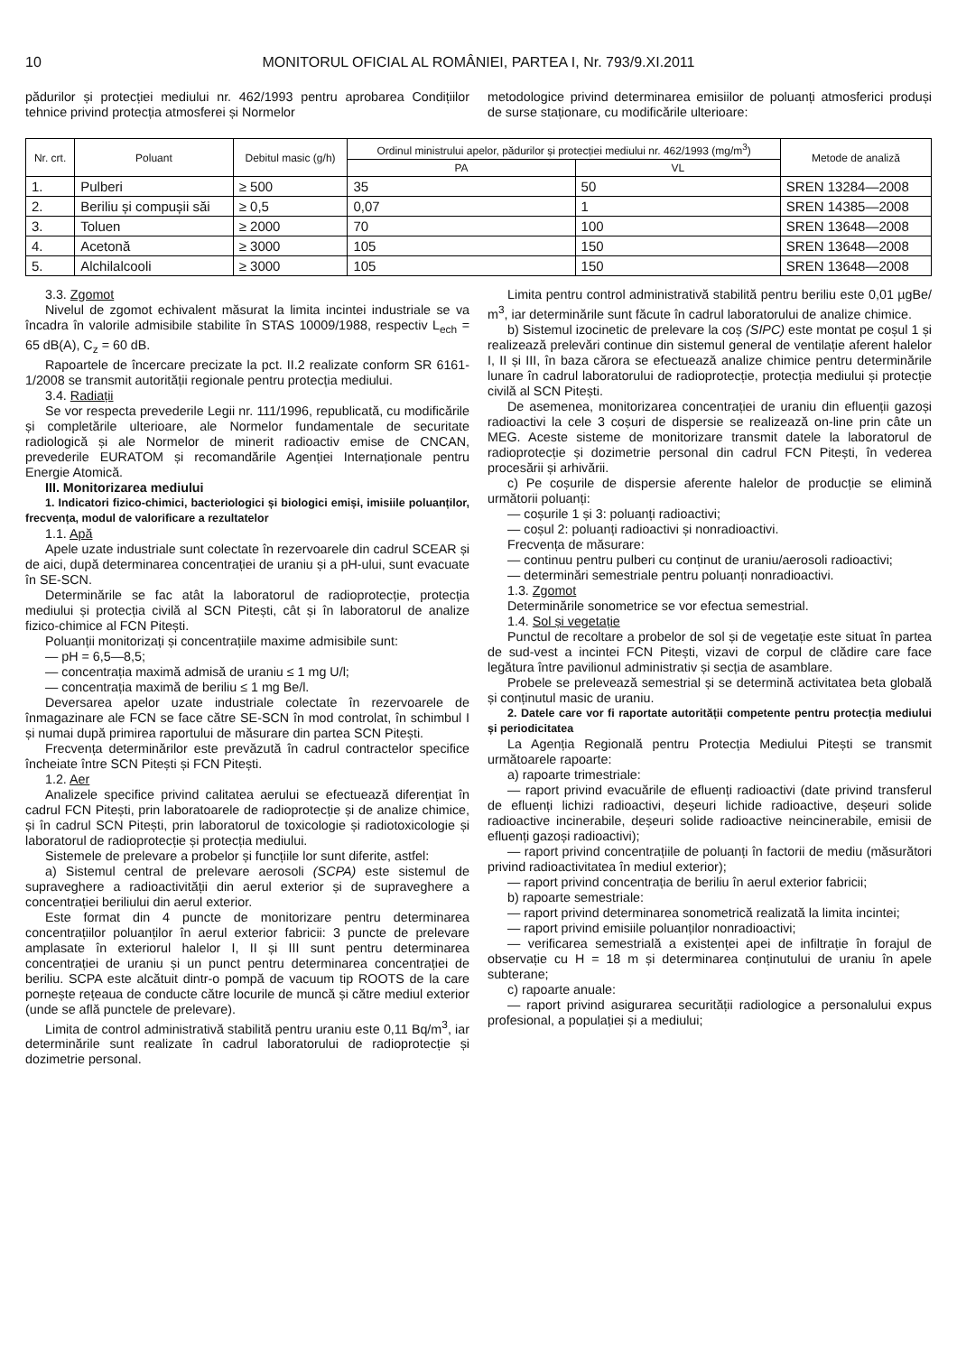10 MONITORUL OFICIAL AL ROMÂNIEI, PARTEA I, Nr. 793/9.XI.2011
pădurilor și protecției mediului nr. 462/1993 pentru aprobarea Condițiilor tehnice privind protecția atmosferei și Normelor
metodologice privind determinarea emisiilor de poluanți atmosferici produși de surse staționare, cu modificările ulterioare:
| Nr. crt. | Poluant | Debitul masic (g/h) | Ordinul ministrului apelor, pădurilor și protecției mediului nr. 462/1993 (mg/m<sup>3</sup>) | | Metode de analiză |
| --- | --- | --- | --- | --- | --- |
| | | | PA | VL | |
| 1. | Pulberi | ≥ 500 | 35 | 50 | SREN 13284—2008 |
| 2. | Beriliu și compușii săi | ≥ 0,5 | 0,07 | 1 | SREN 14385—2008 |
| 3. | Toluen | ≥ 2000 | 70 | 100 | SREN 13648—2008 |
| 4. | Acetonă | ≥ 3000 | 105 | 150 | SREN 13648—2008 |
| 5. | Alchilalcooli | ≥ 3000 | 105 | 150 | SREN 13648—2008 |
3.3. Zgomot
Nivelul de zgomot echivalent măsurat la limita incintei industriale se va încadra în valorile admisibile stabilite în STAS 10009/1988, respectiv L<sub>ech</sub> = 65 dB(A), C<sub>z</sub> = 60 dB.
Rapoartele de încercare precizate la pct. II.2 realizate conform SR 6161-1/2008 se transmit autorității regionale pentru protecția mediului.
3.4. Radiații
Se vor respecta prevederile Legii nr. 111/1996, republicată, cu modificările și completările ulterioare, ale Normelor fundamentale de securitate radiologică și ale Normelor de minerit radioactiv emise de CNCAN, prevederile EURATOM și recomandările Agenției Internaționale pentru Energie Atomică.
III. Monitorizarea mediului
1. Indicatori fizico-chimici, bacteriologici și biologici emiși, imisiile poluanților, frecvența, modul de valorificare a rezultatelor
1.1. Apă
Apele uzate industriale sunt colectate în rezervoarele din cadrul SCEAR și de aici, după determinarea concentrației de uraniu și a pH-ului, sunt evacuate în SE-SCN.
Determinările se fac atât la laboratorul de radioprotecție, protecția mediului și protecția civilă al SCN Pitești, cât și în laboratorul de analize fizico-chimice al FCN Pitești.
Poluanții monitorizați și concentrațiile maxime admisibile sunt:
— pH = 6,5—8,5;
— concentrația maximă admisă de uraniu ≤ 1 mg U/l;
— concentrația maximă de beriliu ≤ 1 mg Be/l.
Deversarea apelor uzate industriale colectate în rezervoarele de înmagazinare ale FCN se face către SE-SCN în mod controlat, în schimbul I și numai după primirea raportului de măsurare din partea SCN Pitești.
Frecvența determinărilor este prevăzută în cadrul contractelor specifice încheiate între SCN Pitești și FCN Pitești.
1.2. Aer
Analizele specifice privind calitatea aerului se efectuează diferențiat în cadrul FCN Pitești, prin laboratoarele de radioprotecție și de analize chimice, și în cadrul SCN Pitești, prin laboratorul de toxicologie și radiotoxicologie și laboratorul de radioprotecție și protecția mediului.
Sistemele de prelevare a probelor și funcțiile lor sunt diferite, astfel:
a) Sistemul central de prelevare aerosoli (SCPA) este sistemul de supraveghere a radioactivității din aerul exterior și de supraveghere a concentrației beriliului din aerul exterior.
Este format din 4 puncte de monitorizare pentru determinarea concentrațiilor poluanților în aerul exterior fabricii: 3 puncte de prelevare amplasate în exteriorul halelor I, II și III sunt pentru determinarea concentrației de uraniu și un punct pentru determinarea concentrației de beriliu. SCPA este alcătuit dintr-o pompă de vacuum tip ROOTS de la care pornește rețeaua de conducte către locurile de muncă și către mediul exterior (unde se află punctele de prelevare).
Limita de control administrativă stabilită pentru uraniu este 0,11 Bq/m<sup>3</sup>, iar determinările sunt realizate în cadrul laboratorului de radioprotecție și dozimetrie personal.
Limita pentru control administrativă stabilită pentru beriliu este 0,01 µgBe/ m<sup>3</sup>, iar determinările sunt făcute în cadrul laboratorului de analize chimice.
b) Sistemul izocinetic de prelevare la coș (SIPC) este montat pe coșul 1 și realizează prelevări continue din sistemul general de ventilație aferent halelor I, II și III, în baza cărora se efectuează analize chimice pentru determinările lunare în cadrul laboratorului de radioprotecție, protecția mediului și protecție civilă al SCN Pitești.
De asemenea, monitorizarea concentrației de uraniu din efluenții gazoși radioactivi la cele 3 coșuri de dispersie se realizează on-line prin câte un MEG. Aceste sisteme de monitorizare transmit datele la laboratorul de radioprotecție și dozimetrie personal din cadrul FCN Pitești, în vederea procesării și arhivării.
c) Pe coșurile de dispersie aferente halelor de producție se elimină următorii poluanți:
— coșurile 1 și 3: poluanți radioactivi;
— coșul 2: poluanți radioactivi și nonradioactivi.
Frecvența de măsurare:
— continuu pentru pulberi cu conținut de uraniu/aerosoli radioactivi;
— determinări semestriale pentru poluanți nonradioactivi.
1.3. Zgomot
Determinările sonometrice se vor efectua semestrial.
1.4. Sol și vegetație
Punctul de recoltare a probelor de sol și de vegetație este situat în partea de sud-vest a incintei FCN Pitești, vizavi de corpul de clădire care face legătura între pavilionul administrativ și secția de asamblare.
Probele se prelevează semestrial și se determină activitatea beta globală și conținutul masic de uraniu.
2. Datele care vor fi raportate autorității competente pentru protecția mediului și periodicitatea
La Agenția Regională pentru Protecția Mediului Pitești se transmit următoarele rapoarte:
a) rapoarte trimestriale:
— raport privind evacuările de efluenți radioactivi (date privind transferul de efluenți lichizi radioactivi, deșeuri lichide radioactive, deșeuri solide radioactive incinerabile, deșeuri solide radioactive neincinerabile, emisii de efluenți gazoși radioactivi);
— raport privind concentrațiile de poluanți în factorii de mediu (măsurători privind radioactivitatea în mediul exterior);
— raport privind concentrația de beriliu în aerul exterior fabricii;
b) rapoarte semestriale:
— raport privind determinarea sonometrică realizată la limita incintei;
— raport privind emisiile poluanților nonradioactivi;
— verificarea semestrială a existenței apei de infiltrație în forajul de observație cu H = 18 m și determinarea conținutului de uraniu în apele subterane;
c) rapoarte anuale:
— raport privind asigurarea securității radiologice a personalului expus profesional, a populației și a mediului;